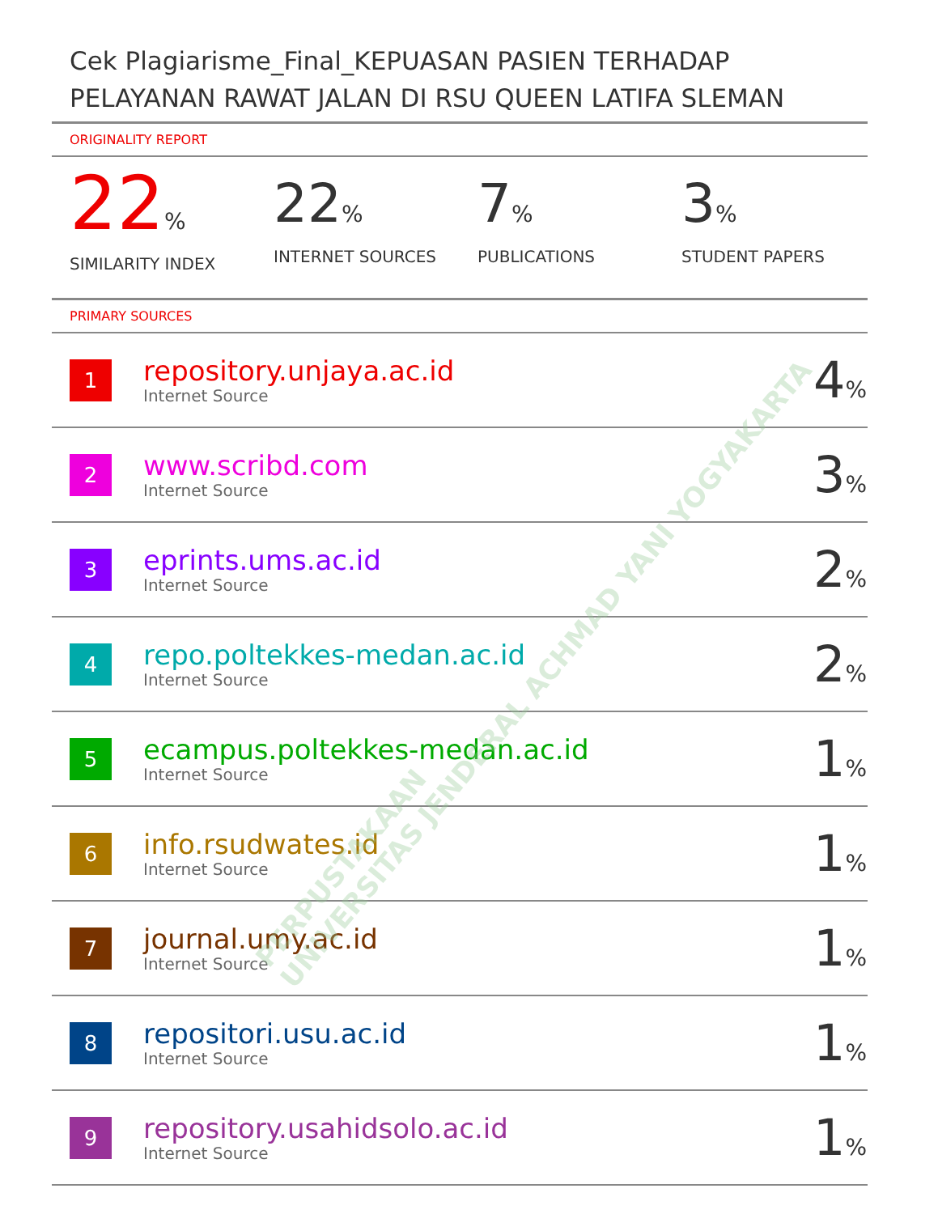Cek Plagiarisme_Final_KEPUASAN PASIEN TERHADAP PELAYANAN RAWAT JALAN DI RSU QUEEN LATIFA SLEMAN
ORIGINALITY REPORT
22%
SIMILARITY INDEX
22%
INTERNET SOURCES
7%
PUBLICATIONS
3%
STUDENT PAPERS
PRIMARY SOURCES
| 1 | repository.unjaya.ac.id Internet Source | 4 % |
| 2 | www.scribd.com Internet Source | 3 % |
| 3 | eprints.ums.ac.id Internet Source | 2 % |
| 4 | repo.poltekkes-medan.ac.id Internet Source | 2 % |
| 5 | ecampus.poltekkes-medan.ac.id Internet Source | 1 % |
| 6 | info.rsudwates.id Internet Source | 1 % |
| 7 | journal.umy.ac.id Internet Source | 1 % |
| 8 | repositori.usu.ac.id Internet Source | 1 % |
| 9 | repository.usahidsolo.ac.id Internet Source | 1 % |
PERPUSTAKAAN
UNIVERSITAS JENDERAL ACHMAD YANI YOGYAKARTA